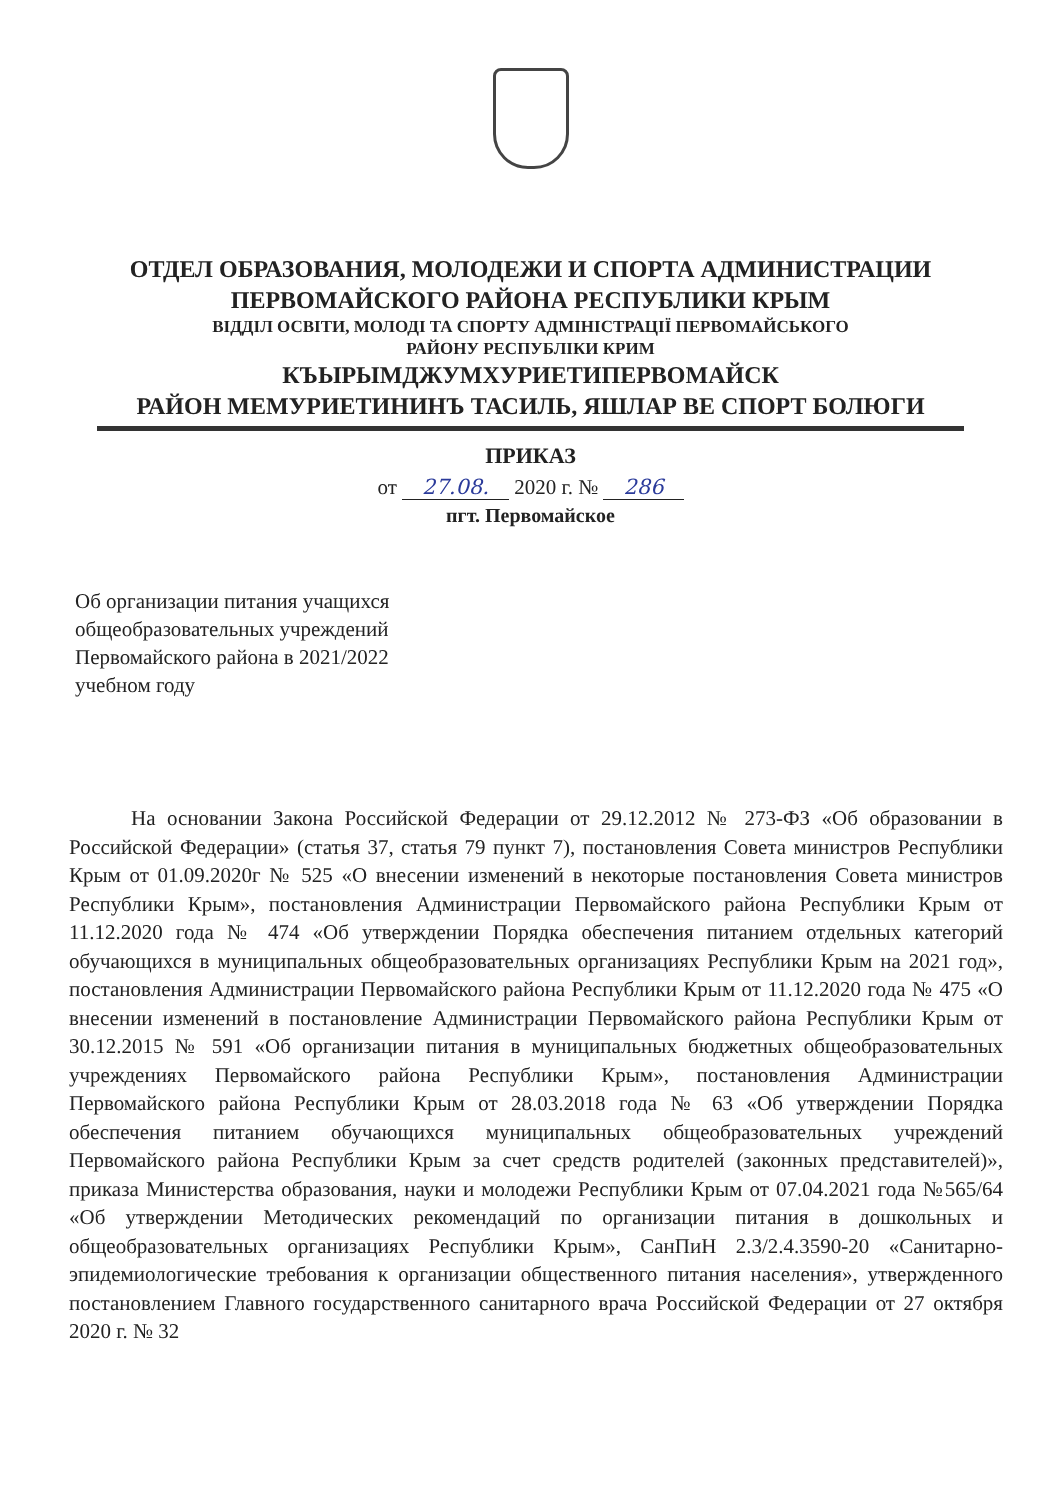ОТДЕЛ ОБРАЗОВАНИЯ, МОЛОДЕЖИ И СПОРТА АДМИНИСТРАЦИИ
ПЕРВОМАЙСКОГО РАЙОНА РЕСПУБЛИКИ КРЫМ
ВІДДІЛ ОСВІТИ, МОЛОДІ ТА СПОРТУ АДМІНІСТРАЦІЇ ПЕРВОМАЙСЬКОГО
РАЙОНУ РЕСПУБЛІКИ КРИМ
КЪЫРЫМДЖУМХУРИЕТИПЕРВОМАЙСК
РАЙОН МЕМУРИЕТИНИНЪ ТАСИЛЬ, ЯШЛАР ВЕ СПОРТ БОЛЮГИ
ПРИКАЗ
от 27.08. 2020 г. № 286
пгт. Первомайское
Об организации питания учащихся общеобразовательных учреждений Первомайского района в 2021/2022 учебном году
На основании Закона Российской Федерации от 29.12.2012 № 273-ФЗ «Об образовании в Российской Федерации» (статья 37, статья 79 пункт 7), постановления Совета министров Республики Крым от 01.09.2020г № 525 «О внесении изменений в некоторые постановления Совета министров Республики Крым», постановления Администрации Первомайского района Республики Крым от 11.12.2020 года № 474 «Об утверждении Порядка обеспечения питанием отдельных категорий обучающихся в муниципальных общеобразовательных организациях Республики Крым на 2021 год», постановления Администрации Первомайского района Республики Крым от 11.12.2020 года № 475 «О внесении изменений в постановление Администрации Первомайского района Республики Крым от 30.12.2015 № 591 «Об организации питания в муниципальных бюджетных общеобразовательных учреждениях Первомайского района Республики Крым», постановления Администрации Первомайского района Республики Крым от 28.03.2018 года № 63 «Об утверждении Порядка обеспечения питанием обучающихся муниципальных общеобразовательных учреждений Первомайского района Республики Крым за счет средств родителей (законных представителей)», приказа Министерства образования, науки и молодежи Республики Крым от 07.04.2021 года №565/64 «Об утверждении Методических рекомендаций по организации питания в дошкольных и общеобразовательных организациях Республики Крым», СанПиН 2.3/2.4.3590-20 «Санитарно-эпидемиологические требования к организации общественного питания населения», утвержденного постановлением Главного государственного санитарного врача Российской Федерации от 27 октября 2020 г. № 32